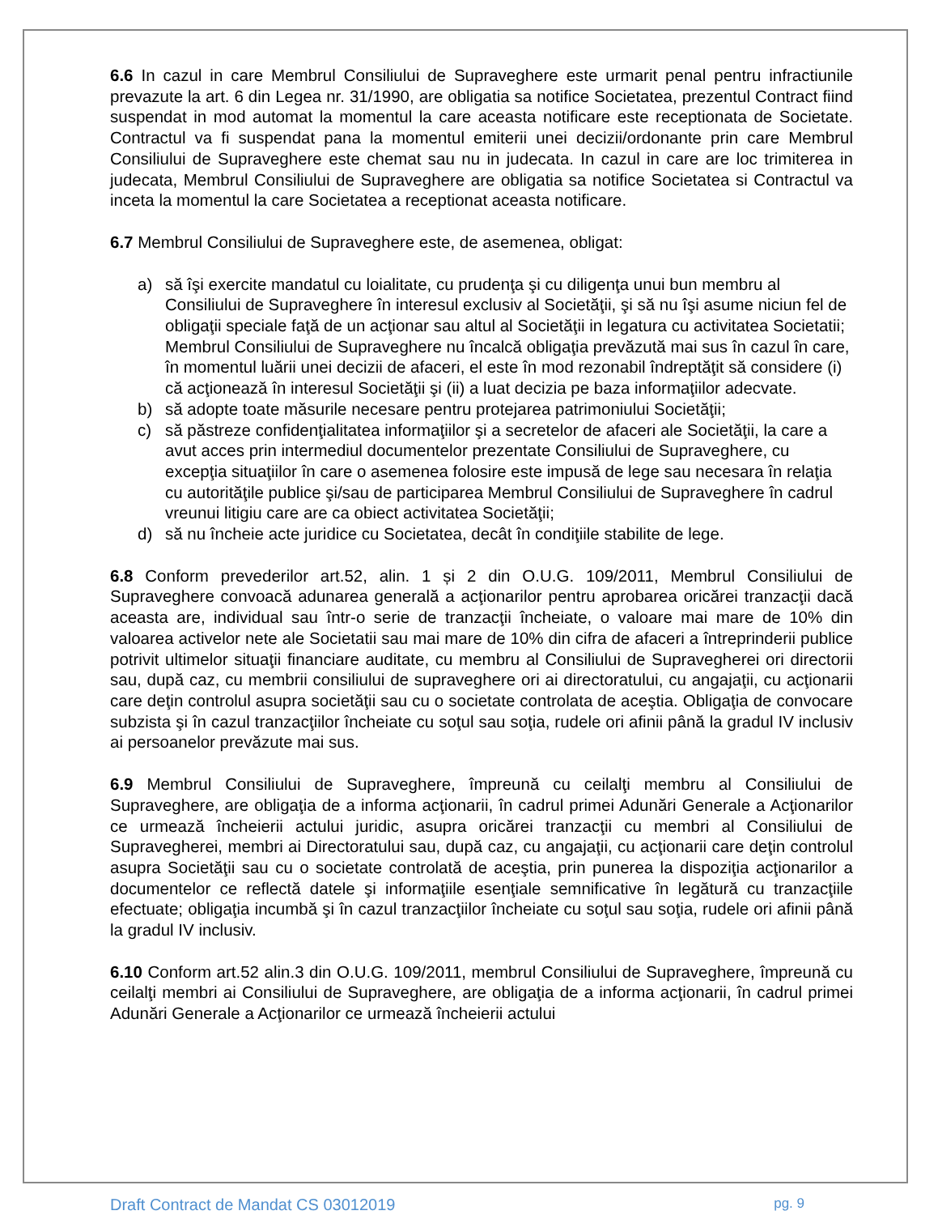6.6 In cazul in care Membrul Consiliului de Supraveghere este urmarit penal pentru infractiunile prevazute la art. 6 din Legea nr. 31/1990, are obligatia sa notifice Societatea, prezentul Contract fiind suspendat in mod automat la momentul la care aceasta notificare este receptionata de Societate. Contractul va fi suspendat pana la momentul emiterii unei decizii/ordonante prin care Membrul Consiliului de Supraveghere este chemat sau nu in judecata. In cazul in care are loc trimiterea in judecata, Membrul Consiliului de Supraveghere are obligatia sa notifice Societatea si Contractul va inceta la momentul la care Societatea a receptionat aceasta notificare.
6.7 Membrul Consiliului de Supraveghere este, de asemenea, obligat:
a) să îşi exercite mandatul cu loialitate, cu prudenţa şi cu diligenţa unui bun membru al Consiliului de Supraveghere în interesul exclusiv al Societăţii, şi să nu îşi asume niciun fel de obligaţii speciale faţă de un acţionar sau altul al Societăţii in legatura cu activitatea Societatii; Membrul Consiliului de Supraveghere nu încalcă obligaţia prevăzută mai sus în cazul în care, în momentul luării unei decizii de afaceri, el este în mod rezonabil îndreptăţit să considere (i) că acţionează în interesul Societăţii şi (ii) a luat decizia pe baza informaţiilor adecvate.
b) să adopte toate măsurile necesare pentru protejarea patrimoniului Societăţii;
c) să păstreze confidenţialitatea informaţiilor şi a secretelor de afaceri ale Societăţii, la care a avut acces prin intermediul documentelor prezentate Consiliului de Supraveghere, cu excepţia situaţiilor în care o asemenea folosire este impusă de lege sau necesara în relaţia cu autorităţile publice şi/sau de participarea Membrul Consiliului de Supraveghere în cadrul vreunui litigiu care are ca obiect activitatea Societăţii;
d) să nu încheie acte juridice cu Societatea, decât în condiţiile stabilite de lege.
6.8 Conform prevederilor art.52, alin. 1 și 2 din O.U.G. 109/2011, Membrul Consiliului de Supraveghere convoacă adunarea generală a acţionarilor pentru aprobarea oricărei tranzacţii dacă aceasta are, individual sau într-o serie de tranzacţii încheiate, o valoare mai mare de 10% din valoarea activelor nete ale Societatii sau mai mare de 10% din cifra de afaceri a întreprinderii publice potrivit ultimelor situaţii financiare auditate, cu membru al Consiliului de Supravegherei ori directorii sau, după caz, cu membrii consiliului de supraveghere ori ai directoratului, cu angajaţii, cu acţionarii care deţin controlul asupra societăţii sau cu o societate controlata de aceştia. Obligaţia de convocare subzista şi în cazul tranzacţiilor încheiate cu soţul sau soţia, rudele ori afinii până la gradul IV inclusiv ai persoanelor prevăzute mai sus.
6.9 Membrul Consiliului de Supraveghere, împreună cu ceilalţi membru al Consiliului de Supraveghere, are obligaţia de a informa acţionarii, în cadrul primei Adunări Generale a Acţionarilor ce urmează încheierii actului juridic, asupra oricărei tranzacţii cu membri al Consiliului de Supravegherei, membri ai Directoratului sau, după caz, cu angajaţii, cu acţionarii care deţin controlul asupra Societăţii sau cu o societate controlată de aceştia, prin punerea la dispoziţia acţionarilor a documentelor ce reflectă datele şi informaţiile esenţiale semnificative în legătură cu tranzacţiile efectuate; obligaţia incumbă şi în cazul tranzacţiilor încheiate cu soţul sau soţia, rudele ori afinii până la gradul IV inclusiv.
6.10 Conform art.52 alin.3 din O.U.G. 109/2011, membrul Consiliului de Supraveghere, împreună cu ceilalţi membri ai Consiliului de Supraveghere, are obligaţia de a informa acţionarii, în cadrul primei Adunări Generale a Acţionarilor ce urmează încheierii actului
Draft Contract de Mandat CS 03012019 pg. 9